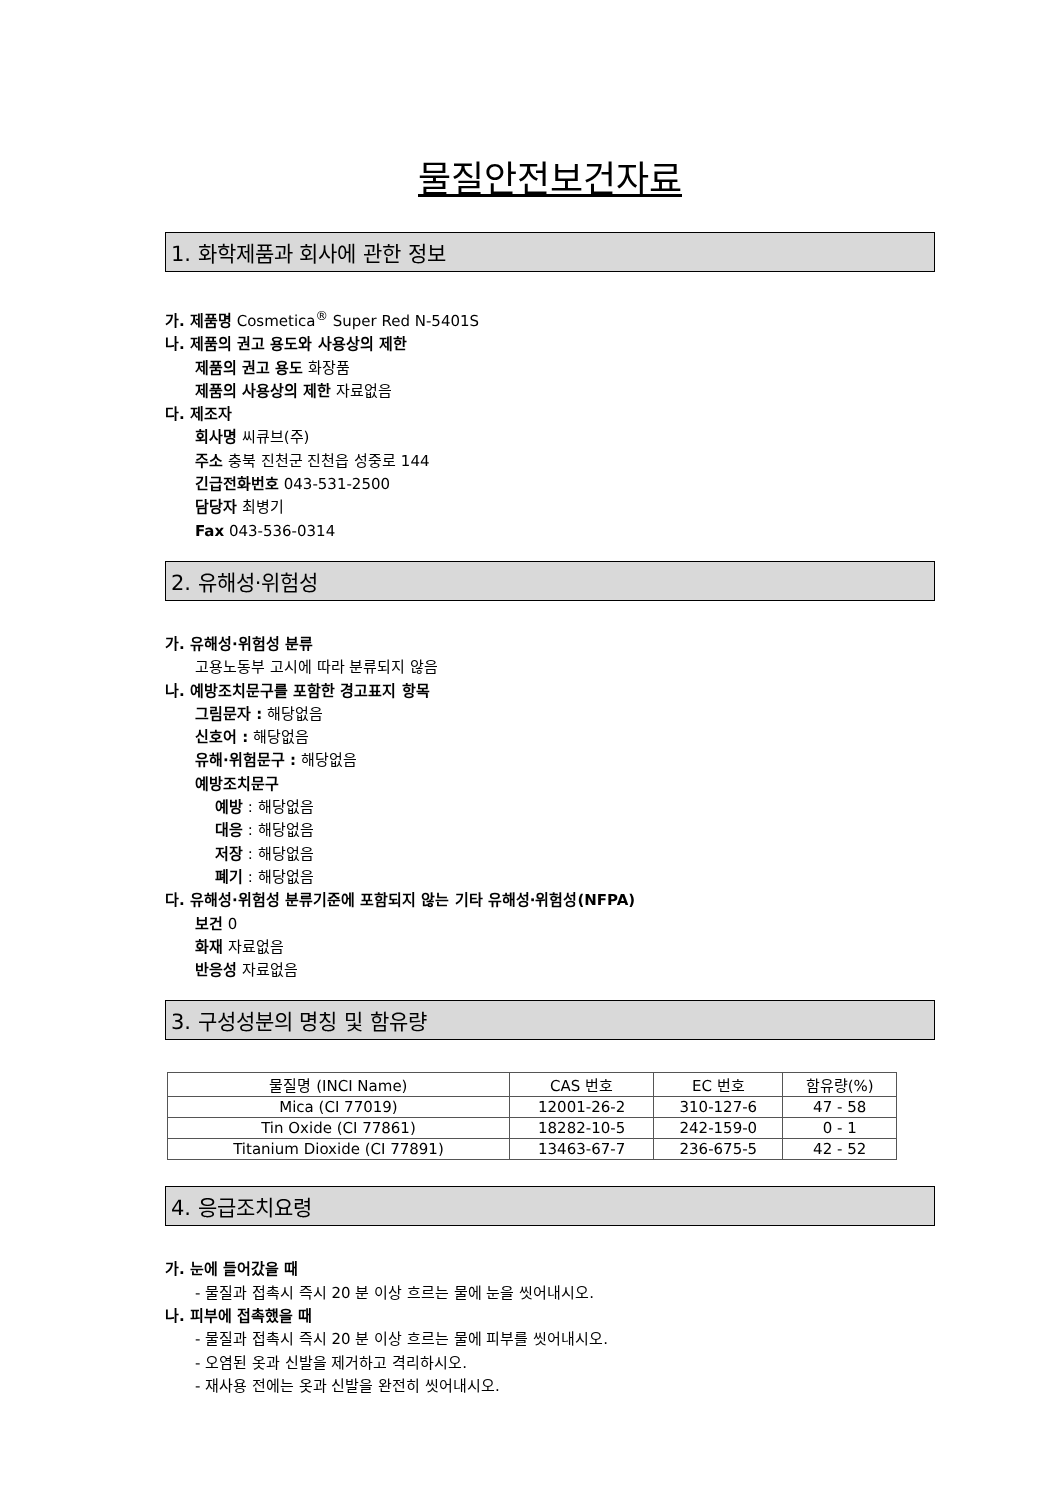물질안전보건자료
1. 화학제품과 회사에 관한 정보
가. 제품명 Cosmetica<sup>®</sup> Super Red N-5401S
나. 제품의 권고 용도와 사용상의 제한
제품의 권고 용도 화장품
제품의 사용상의 제한 자료없음
다. 제조자
회사명 씨큐브(주)
주소 충북 진천군 진천읍 성중로 144
긴급전화번호 043-531-2500
담당자 최병기
Fax 043-536-0314
2. 유해성·위험성
가. 유해성·위험성 분류
고용노동부 고시에 따라 분류되지 않음
나. 예방조치문구를 포함한 경고표지 항목
그림문자 : 해당없음
신호어 : 해당없음
유해·위험문구 : 해당없음
예방조치문구
예방 : 해당없음
대응 : 해당없음
저장 : 해당없음
폐기 : 해당없음
다. 유해성·위험성 분류기준에 포함되지 않는 기타 유해성·위험성(NFPA)
보건 0
화재 자료없음
반응성 자료없음
3. 구성성분의 명칭 및 함유량
| 물질명 (INCI Name) | CAS 번호 | EC 번호 | 함유량(%) |
| --- | --- | --- | --- |
| Mica (CI 77019) | 12001-26-2 | 310-127-6 | 47 - 58 |
| Tin Oxide (CI 77861) | 18282-10-5 | 242-159-0 | 0 - 1 |
| Titanium Dioxide (CI 77891) | 13463-67-7 | 236-675-5 | 42 - 52 |
4. 응급조치요령
가. 눈에 들어갔을 때
- 물질과 접촉시 즉시 20 분 이상 흐르는 물에 눈을 씻어내시오.
나. 피부에 접촉했을 때
- 물질과 접촉시 즉시 20 분 이상 흐르는 물에 피부를 씻어내시오.
- 오염된 옷과 신발을 제거하고 격리하시오.
- 재사용 전에는 옷과 신발을 완전히 씻어내시오.